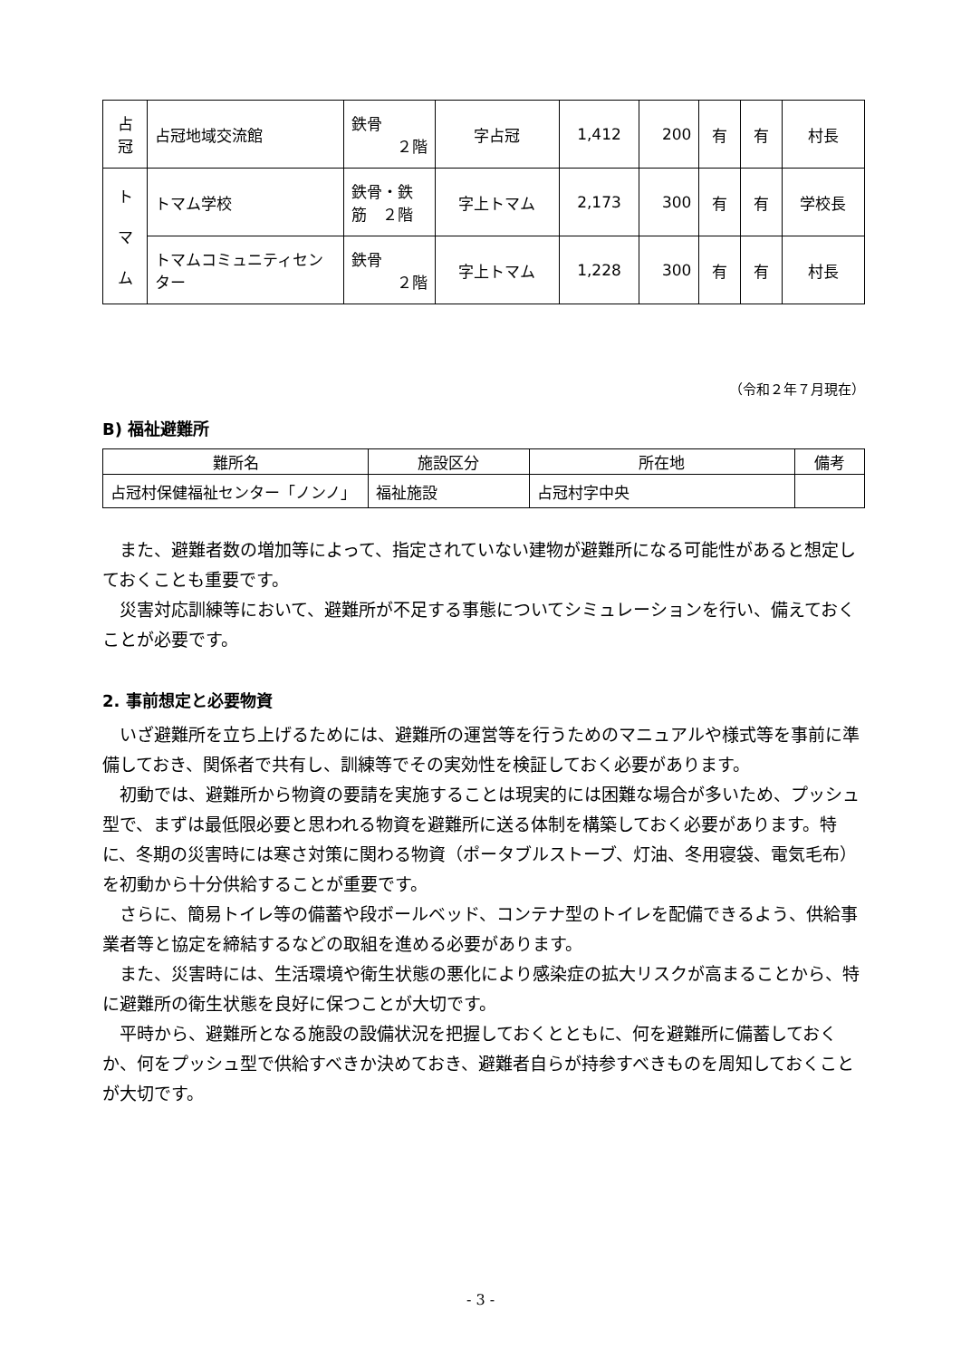| 占 冠 | 占冠地域交流館 | 鉄骨 ２階 | 字占冠 | 1,412 | 200 | 有 | 有 | 村長 |
| ト マ ム | トマム学校 | 鉄骨・鉄筋 ２階 | 字上トマム | 2,173 | 300 | 有 | 有 | 学校長 |
| | トマムコミュニティセンター | 鉄骨 ２階 | 字上トマム | 1,228 | 300 | 有 | 有 | 村長 |
（令和２年７月現在）
B) 福祉避難所
| 難所名 | 施設区分 | 所在地 | 備考 |
| --- | --- | --- | --- |
| 占冠村保健福祉センター「ノンノ」 | 福祉施設 | 占冠村字中央 | |
また、避難者数の増加等によって、指定されていない建物が避難所になる可能性があると想定しておくことも重要です。
災害対応訓練等において、避難所が不足する事態についてシミュレーションを行い、備えておくことが必要です。
2. 事前想定と必要物資
いざ避難所を立ち上げるためには、避難所の運営等を行うためのマニュアルや様式等を事前に準備しておき、関係者で共有し、訓練等でその実効性を検証しておく必要があります。
初動では、避難所から物資の要請を実施することは現実的には困難な場合が多いため、プッシュ型で、まずは最低限必要と思われる物資を避難所に送る体制を構築しておく必要があります。特に、冬期の災害時には寒さ対策に関わる物資（ポータブルストーブ、灯油、冬用寝袋、電気毛布）を初動から十分供給することが重要です。
さらに、簡易トイレ等の備蓄や段ボールベッド、コンテナ型のトイレを配備できるよう、供給事業者等と協定を締結するなどの取組を進める必要があります。
また、災害時には、生活環境や衛生状態の悪化により感染症の拡大リスクが高まることから、特に避難所の衛生状態を良好に保つことが大切です。
平時から、避難所となる施設の設備状況を把握しておくとともに、何を避難所に備蓄しておくか、何をプッシュ型で供給すべきか決めておき、避難者自らが持参すべきものを周知しておくことが大切です。
- 3 -